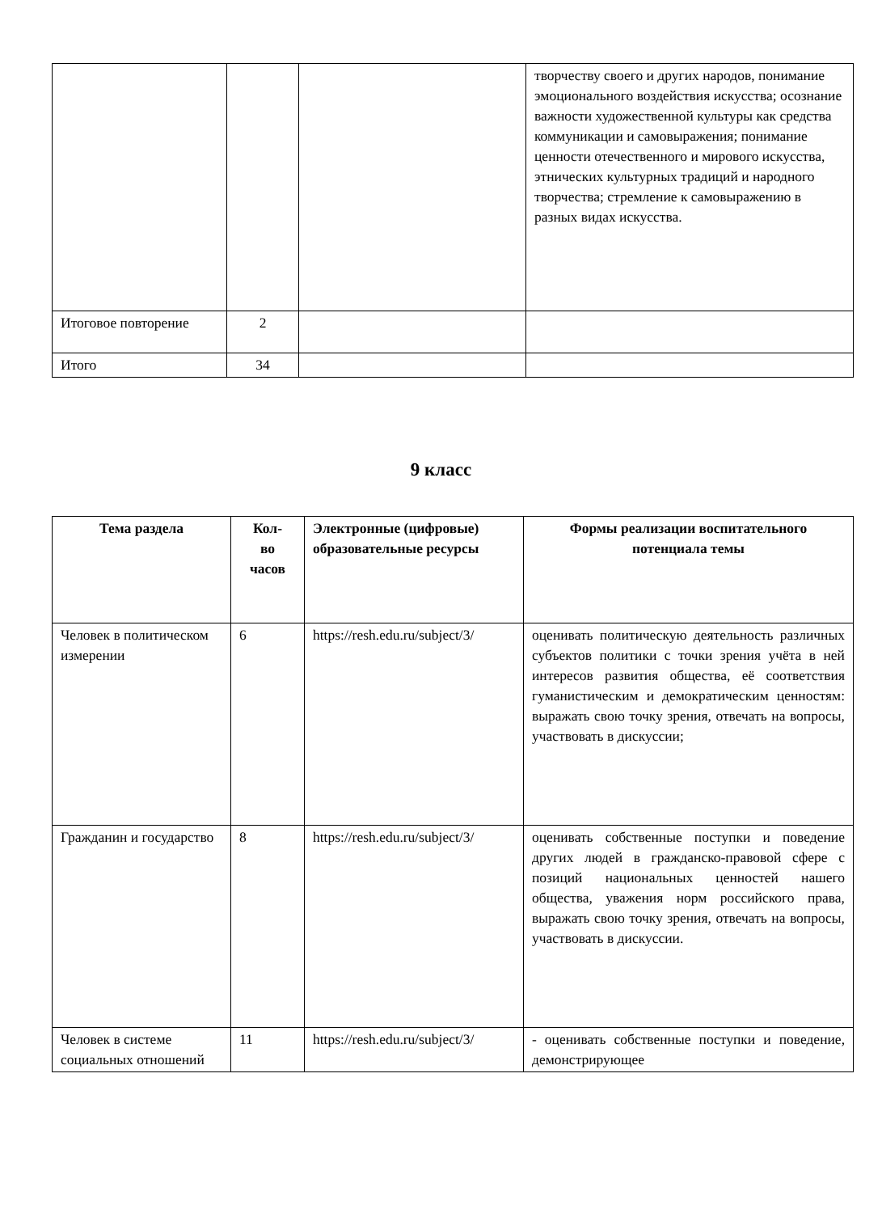| | | | творчеству своего и других народов, понимание эмоционального воздействия искусства; осознание важности художественной культуры как средства коммуникации и самовыражения; понимание ценности отечественного и мирового искусства, этнических культурных традиций и народного творчества; стремление к самовыражению в разных видах искусства. |
| Итоговое повторение | 2 | | |
| Итого | 34 | | |
9 класс
| Тема раздела | Кол- во часов | Электронные (цифровые) образовательные ресурсы | Формы реализации воспитательного потенциала темы |
| --- | --- | --- | --- |
| Человек в политическом измерении | 6 | https://resh.edu.ru/subject/3/ | оценивать политическую деятельность различных субъектов политики с точки зрения учёта в ней интересов развития общества, её соответствия гуманистическим и демократическим ценностям: выражать свою точку зрения, отвечать на вопросы, участвовать в дискуссии; |
| Гражданин и государство | 8 | https://resh.edu.ru/subject/3/ | оценивать собственные поступки и поведение других людей в гражданско-правовой сфере с позиций национальных ценностей нашего общества, уважения норм российского права, выражать свою точку зрения, отвечать на вопросы, участвовать в дискуссии. |
| Человек в системе социальных отношений | 11 | https://resh.edu.ru/subject/3/ | - оценивать собственные поступки и поведение, демонстрирующее |